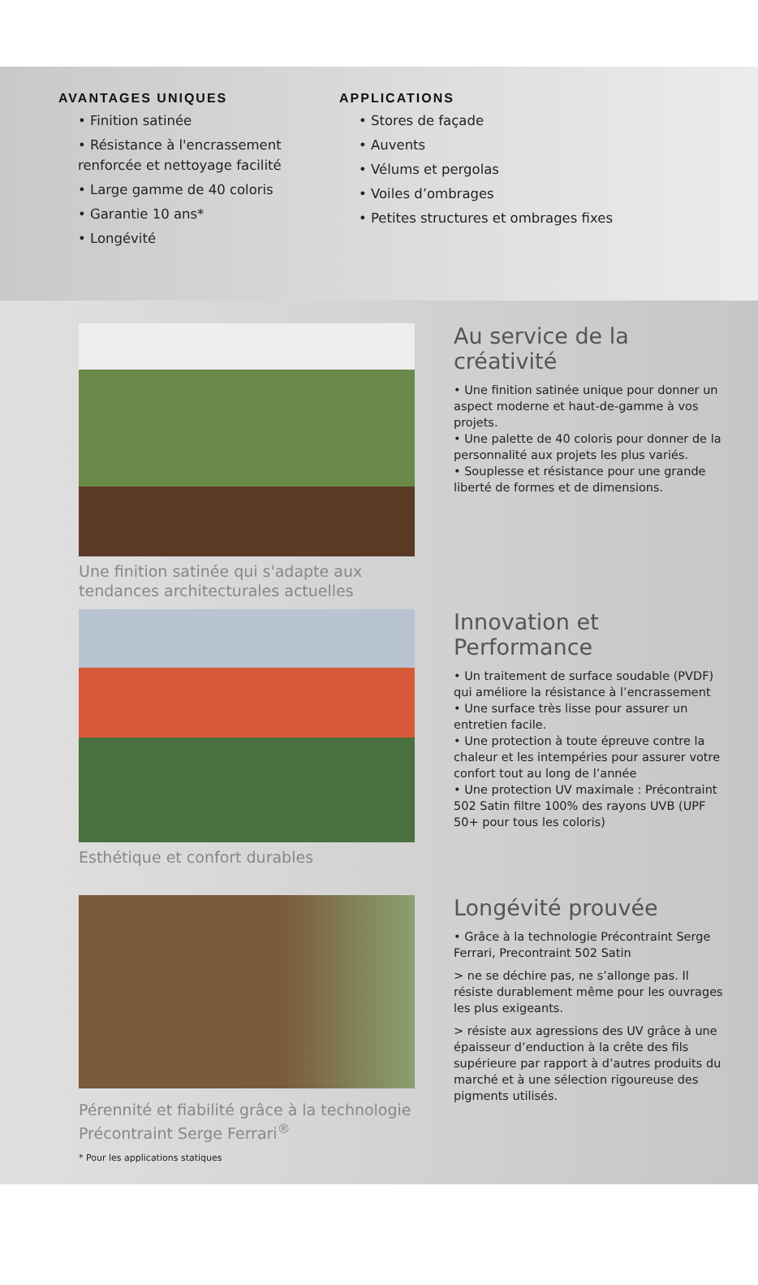AVANTAGES UNIQUES
• Finition satinée
• Résistance à l'encrassement renforcée et nettoyage facilité
• Large gamme de 40 coloris
• Garantie 10 ans*
• Longévité
APPLICATIONS
• Stores de façade
• Auvents
• Vélums et pergolas
• Voiles d’ombrages
• Petites structures et ombrages fixes
Une finition satinée qui s'adapte aux tendances architecturales actuelles
Au service de la créativité
• Une finition satinée unique pour donner un aspect moderne et haut-de-gamme à vos projets.
• Une palette de 40 coloris pour donner de la personnalité aux projets les plus variés.
• Souplesse et résistance pour une grande liberté de formes et de dimensions.
Esthétique et confort durables
Innovation et Performance
• Un traitement de surface soudable (PVDF) qui améliore la résistance à l’encrassement
• Une surface très lisse pour assurer un entretien facile.
• Une protection à toute épreuve contre la chaleur et les intempéries pour assurer votre confort tout au long de l’année
• Une protection UV maximale : Précontraint 502 Satin filtre 100% des rayons UVB (UPF 50+ pour tous les coloris)
Pérennité et fiabilité grâce à la technologie Précontraint Serge Ferrari<sup>®</sup>
* Pour les applications statiques
Longévité prouvée
• Grâce à la technologie Précontraint Serge Ferrari, Precontraint 502 Satin
> ne se déchire pas, ne s’allonge pas. Il résiste durablement même pour les ouvrages les plus exigeants.
> résiste aux agressions des UV grâce à une épaisseur d’enduction à la crête des fils supérieure par rapport à d’autres produits du marché et à une sélection rigoureuse des pigments utilisés.